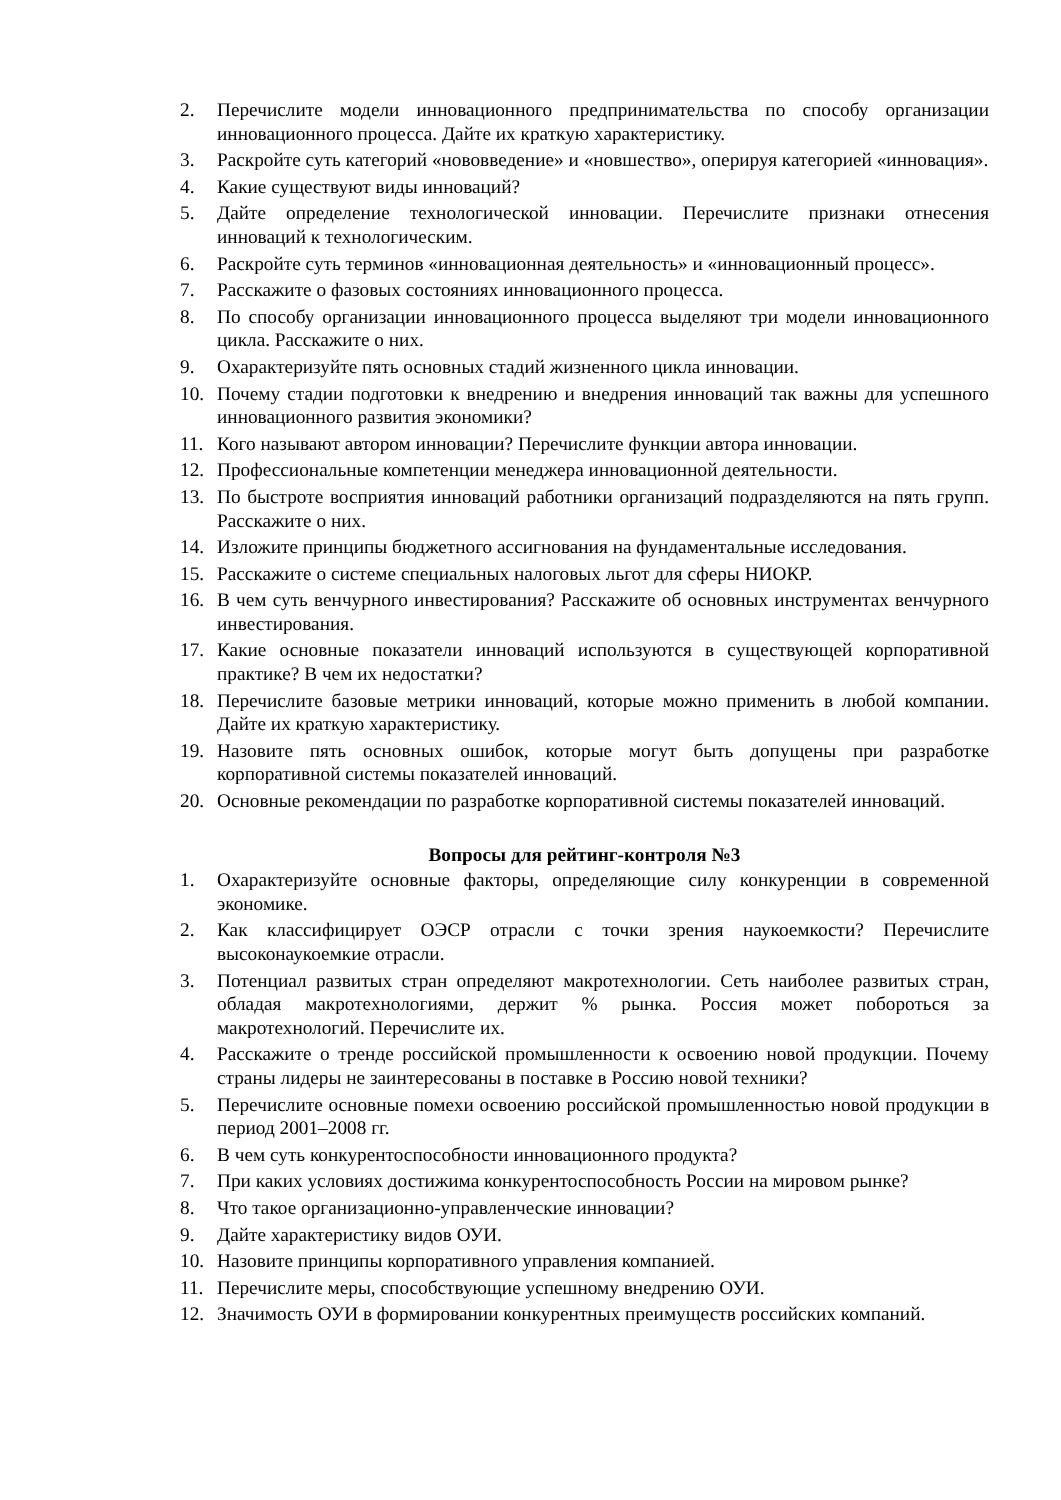2. Перечислите модели инновационного предпринимательства по способу организации инновационного процесса. Дайте их краткую характеристику.
3. Раскройте суть категорий «нововведение» и «новшество», оперируя категорией «инновация».
4. Какие существуют виды инноваций?
5. Дайте определение технологической инновации. Перечислите признаки отнесения инноваций к технологическим.
6. Раскройте суть терминов «инновационная деятельность» и «инновационный процесс».
7. Расскажите о фазовых состояниях инновационного процесса.
8. По способу организации инновационного процесса выделяют три модели инновационного цикла. Расскажите о них.
9. Охарактеризуйте пять основных стадий жизненного цикла инновации.
10. Почему стадии подготовки к внедрению и внедрения инноваций так важны для успешного инновационного развития экономики?
11. Кого называют автором инновации? Перечислите функции автора инновации.
12. Профессиональные компетенции менеджера инновационной деятельности.
13. По быстроте восприятия инноваций работники организаций подразделяются на пять групп. Расскажите о них.
14. Изложите принципы бюджетного ассигнования на фундаментальные исследования.
15. Расскажите о системе специальных налоговых льгот для сферы НИОКР.
16. В чем суть венчурного инвестирования? Расскажите об основных инструментах венчурного инвестирования.
17. Какие основные показатели инноваций используются в существующей корпоративной практике? В чем их недостатки?
18. Перечислите базовые метрики инноваций, которые можно применить в любой компании. Дайте их краткую характеристику.
19. Назовите пять основных ошибок, которые могут быть допущены при разработке корпоративной системы показателей инноваций.
20. Основные рекомендации по разработке корпоративной системы показателей инноваций.
Вопросы для рейтинг-контроля №3
1. Охарактеризуйте основные факторы, определяющие силу конкуренции в современной экономике.
2. Как классифицирует ОЭСР отрасли с точки зрения наукоемкости? Перечислите высоконаукоемкие отрасли.
3. Потенциал развитых стран определяют макротехнологии. Сеть наиболее развитых стран, обладая макротехнологиями, держит % рынка. Россия может побороться за макротехнологий. Перечислите их.
4. Расскажите о тренде российской промышленности к освоению новой продукции. Почему страны лидеры не заинтересованы в поставке в Россию новой техники?
5. Перечислите основные помехи освоению российской промышленностью новой продукции в период 2001–2008 гг.
6. В чем суть конкурентоспособности инновационного продукта?
7. При каких условиях достижима конкурентоспособность России на мировом рынке?
8. Что такое организационно-управленческие инновации?
9. Дайте характеристику видов ОУИ.
10. Назовите принципы корпоративного управления компанией.
11. Перечислите меры, способствующие успешному внедрению ОУИ.
12. Значимость ОУИ в формировании конкурентных преимуществ российских компаний.